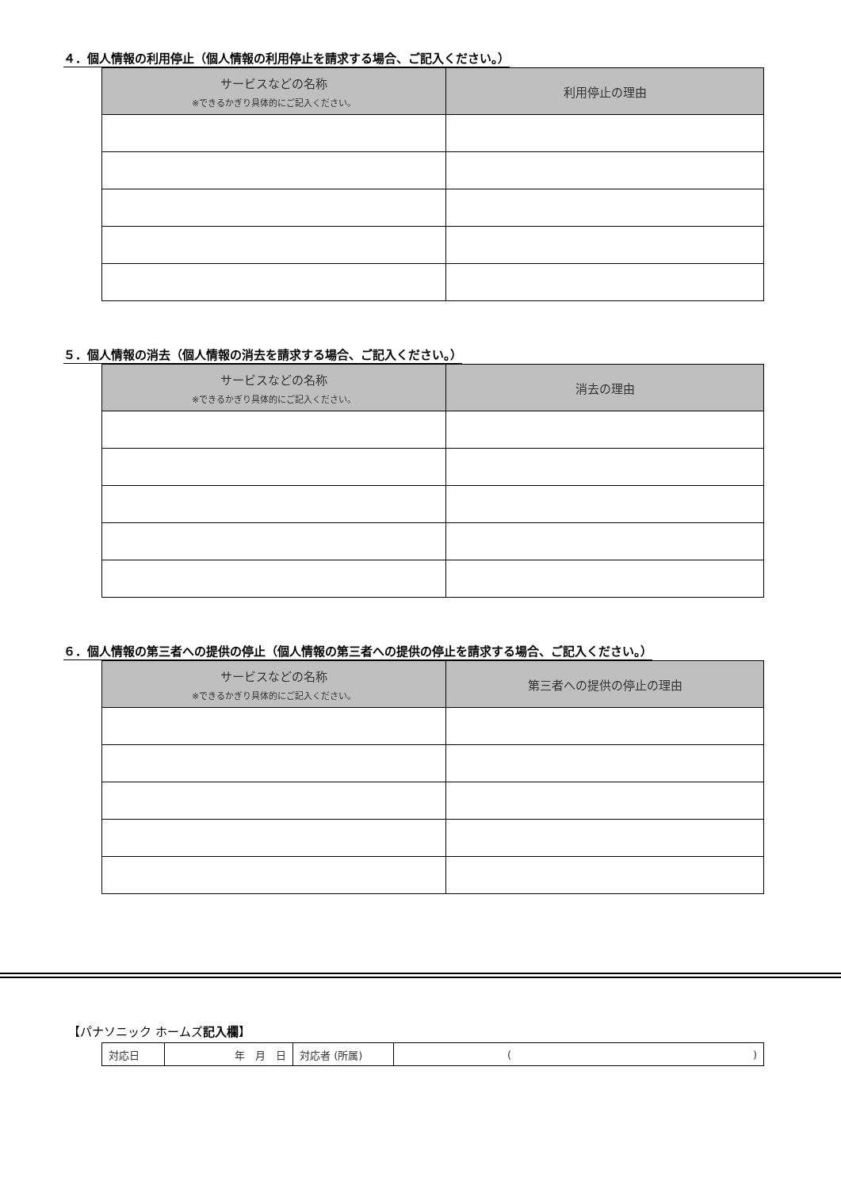４．個人情報の利用停止（個人情報の利用停止を請求する場合、ご記入ください。）
| サービスなどの名称 ※できるかぎり具体的にご記入ください。 | 利用停止の理由 |
| --- | --- |
５．個人情報の消去（個人情報の消去を請求する場合、ご記入ください。）
| サービスなどの名称 ※できるかぎり具体的にご記入ください。 | 消去の理由 |
| --- | --- |
６．個人情報の第三者への提供の停止（個人情報の第三者への提供の停止を請求する場合、ご記入ください。）
| サービスなどの名称 ※できるかぎり具体的にご記入ください。 | 第三者への提供の停止の理由 |
| --- | --- |
【パナソニック ホームズ記入欄】
| 対応日 | 年 月 日 | 対応者 (所属) | ( ) |